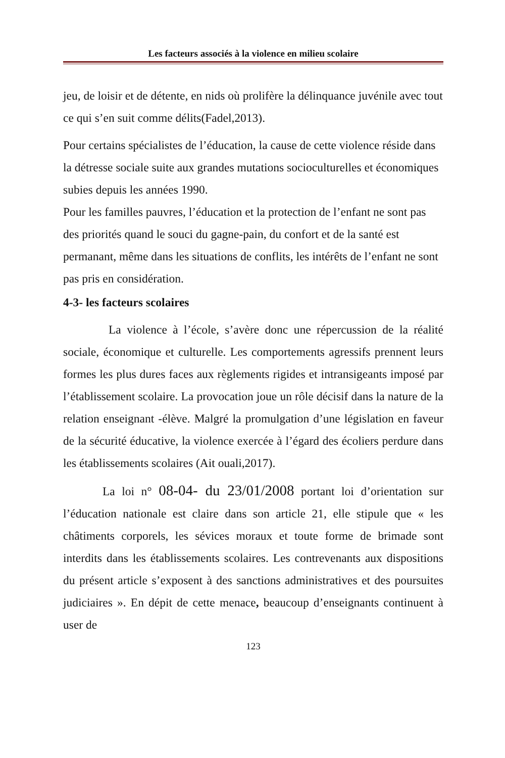Les facteurs associés à la violence en milieu scolaire
jeu, de loisir et de détente, en nids où prolifère la délinquance juvénile avec tout ce qui s’en suit comme délits(Fadel,2013).
Pour certains spécialistes de l’éducation, la cause de cette violence réside dans la détresse sociale suite aux grandes mutations socioculturelles et économiques subies depuis les années 1990.
Pour les familles pauvres, l’éducation et la protection de l’enfant ne sont pas des priorités quand le souci du gagne-pain, du confort et de la santé est permanant, même dans les situations de conflits, les intérêts de l’enfant ne sont pas pris en considération.
4-3- les facteurs scolaires
La violence à l’école, s’avère donc une répercussion de la réalité sociale, économique et culturelle. Les comportements agressifs prennent leurs formes les plus dures faces aux règlements rigides et intransigeants imposé par l’établissement scolaire. La provocation joue un rôle décisif dans la nature de la relation enseignant -élève. Malgré la promulgation d’une législation en faveur de la sécurité éducative, la violence exercée à l’égard des écoliers perdure dans les établissements scolaires (Ait ouali,2017).
La loi n° 08-04- du 23/01/2008 portant loi d’orientation sur l’éducation nationale est claire dans son article 21, elle stipule que « les châtiments corporels, les sévices moraux et toute forme de brimade sont interdits dans les établissements scolaires. Les contrevenants aux dispositions du présent article s’exposent à des sanctions administratives et des poursuites judiciaires ». En dépit de cette menace, beaucoup d’enseignants continuent à user de
123